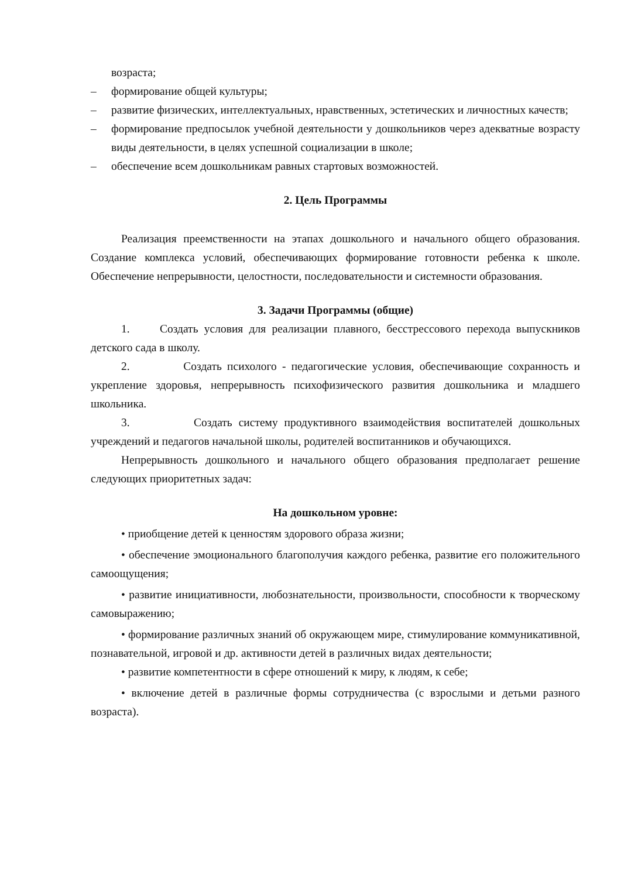возраста;
– формирование общей культуры;
– развитие физических, интеллектуальных, нравственных, эстетических и личностных качеств;
– формирование предпосылок учебной деятельности у дошкольников через адекватные возрасту виды деятельности, в целях успешной социализации в школе;
– обеспечение всем дошкольникам равных стартовых возможностей.
2. Цель Программы
Реализация преемственности на этапах дошкольного и начального общего образования. Создание комплекса условий, обеспечивающих формирование готовности ребенка к школе. Обеспечение непрерывности, целостности, последовательности и системности образования.
3. Задачи Программы (общие)
1. Создать условия для реализации плавного, бесстрессового перехода выпускников детского сада в школу.
2. Создать психолого - педагогические условия, обеспечивающие сохранность и укрепление здоровья, непрерывность психофизического развития дошкольника и младшего школьника.
3. Создать систему продуктивного взаимодействия воспитателей дошкольных учреждений и педагогов начальной школы, родителей воспитанников и обучающихся.
Непрерывность дошкольного и начального общего образования предполагает решение следующих приоритетных задач:
На дошкольном уровне:
• приобщение детей к ценностям здорового образа жизни;
• обеспечение эмоционального благополучия каждого ребенка, развитие его положительного самоощущения;
• развитие инициативности, любознательности, произвольности, способности к творческому самовыражению;
• формирование различных знаний об окружающем мире, стимулирование коммуникативной, познавательной, игровой и др. активности детей в различных видах деятельности;
• развитие компетентности в сфере отношений к миру, к людям, к себе;
• включение детей в различные формы сотрудничества (с взрослыми и детьми разного возраста).